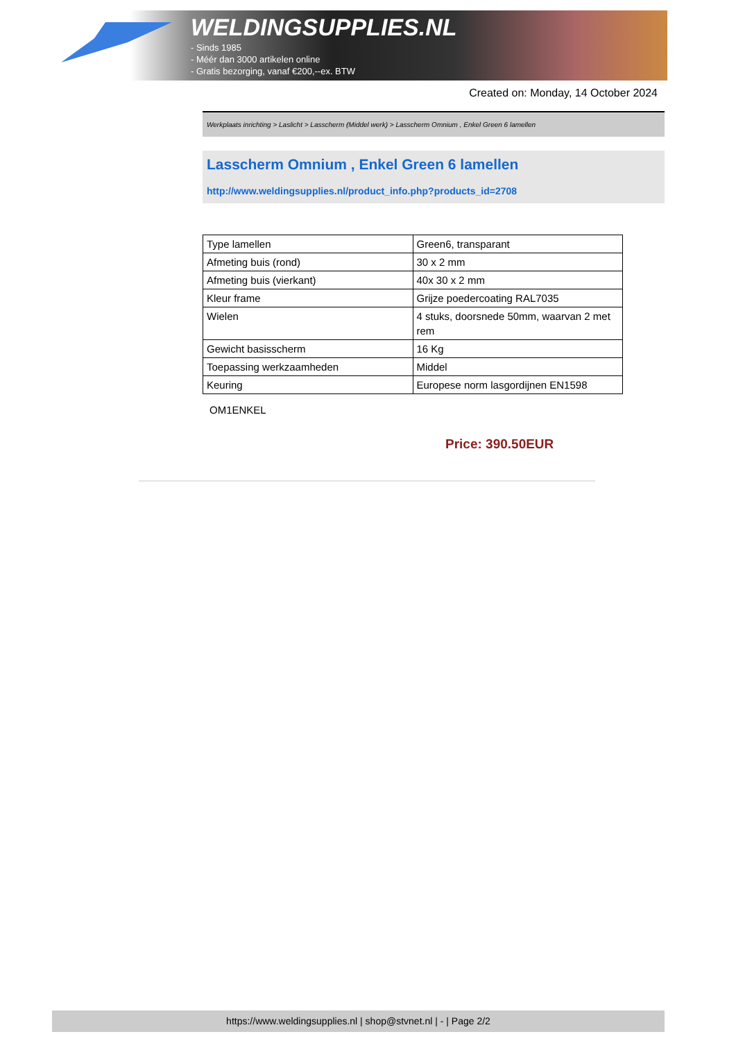WELDINGSUPPLIES.NL
- Sinds 1985
- Méér dan 3000 artikelen online
- Gratis bezorging, vanaf €200,--ex. BTW
Created on: Monday, 14 October 2024
Werkplaats inrichting > Laslicht > Lasscherm (Middel werk) > Lasscherm Omnium , Enkel Green 6 lamellen
Lasscherm Omnium , Enkel Green 6 lamellen
http://www.weldingsupplies.nl/product_info.php?products_id=2708
| Type lamellen | Green6, transparant |
| Afmeting buis (rond) | 30 x 2 mm |
| Afmeting buis (vierkant) | 40x 30 x 2 mm |
| Kleur frame | Grijze poedercoating RAL7035 |
| Wielen | 4 stuks, doorsnede 50mm, waarvan 2 met rem |
| Gewicht basisscherm | 16 Kg |
| Toepassing werkzaamheden | Middel |
| Keuring | Europese norm lasgordijnen EN1598 |
OM1ENKEL
Price: 390.50EUR
https://www.weldingsupplies.nl | shop@stvnet.nl | - | Page 2/2